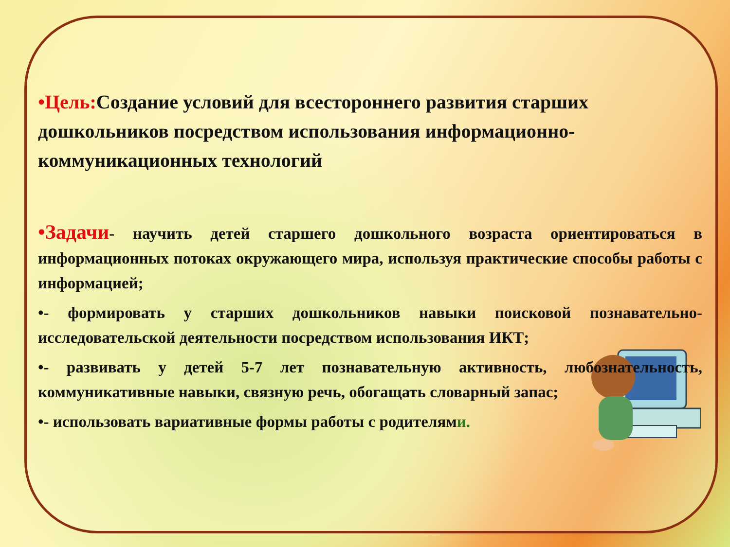•Цель: Создание условий для всестороннего развития старших дошкольников посредством использования информационно-коммуникационных технологий
•Задачи- научить детей старшего дошкольного возраста ориентироваться в информационных потоках окружающего мира, используя практические способы работы с информацией;
•- формировать у старших дошкольников навыки поисковой познавательно-исследовательской деятельности посредством использования ИКТ;
•- развивать у детей 5-7 лет познавательную активность, любознательность, коммуникативные навыки, связную речь, обогащать словарный запас;
•- использовать вариативные формы работы с родителями.